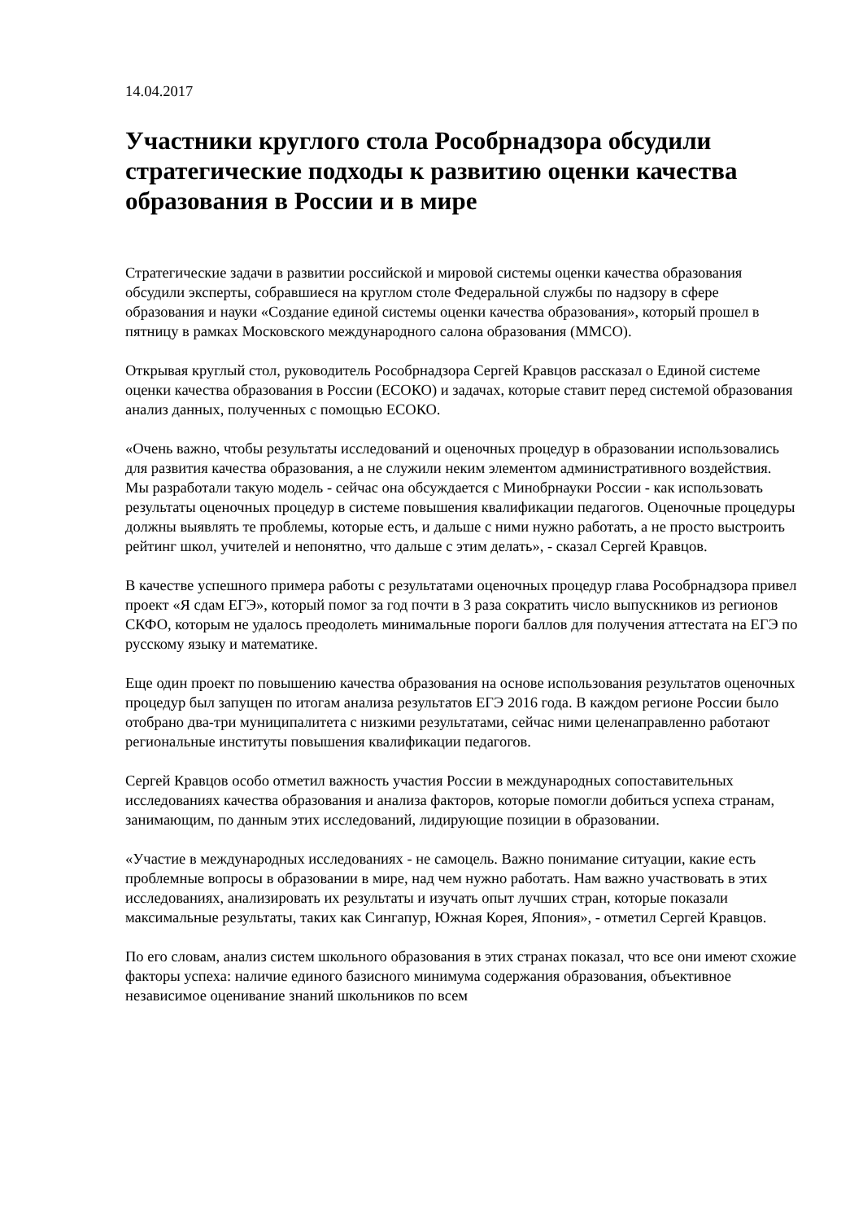14.04.2017
Участники круглого стола Рособрнадзора обсудили стратегические подходы к развитию оценки качества образования в России и в мире
Стратегические задачи в развитии российской и мировой системы оценки качества образования обсудили эксперты, собравшиеся на круглом столе Федеральной службы по надзору в сфере образования и науки «Создание единой системы оценки качества образования», который прошел в пятницу в рамках Московского международного салона образования (ММСО).
Открывая круглый стол, руководитель Рособрнадзора Сергей Кравцов рассказал о Единой системе оценки качества образования в России (ЕСОКО) и задачах, которые ставит перед системой образования анализ данных, полученных с помощью ЕСОКО.
«Очень важно, чтобы результаты исследований и оценочных процедур в образовании использовались для развития качества образования, а не служили неким элементом административного воздействия. Мы разработали такую модель - сейчас она обсуждается с Минобрнауки России - как использовать результаты оценочных процедур в системе повышения квалификации педагогов. Оценочные процедуры должны выявлять те проблемы, которые есть, и дальше с ними нужно работать, а не просто выстроить рейтинг школ, учителей и непонятно, что дальше с этим делать», - сказал Сергей Кравцов.
В качестве успешного примера работы с результатами оценочных процедур глава Рособрнадзора привел проект «Я сдам ЕГЭ», который помог за год почти в 3 раза сократить число выпускников из регионов СКФО, которым не удалось преодолеть минимальные пороги баллов для получения аттестата на ЕГЭ по русскому языку и математике.
Еще один проект по повышению качества образования на основе использования результатов оценочных процедур был запущен по итогам анализа результатов ЕГЭ 2016 года. В каждом регионе России было отобрано два-три муниципалитета с низкими результатами, сейчас ними целенаправленно работают региональные институты повышения квалификации педагогов.
Сергей Кравцов особо отметил важность участия России в международных сопоставительных исследованиях качества образования и анализа факторов, которые помогли добиться успеха странам, занимающим, по данным этих исследований, лидирующие позиции в образовании.
«Участие в международных исследованиях - не самоцель. Важно понимание ситуации, какие есть проблемные вопросы в образовании в мире, над чем нужно работать. Нам важно участвовать в этих исследованиях, анализировать их результаты и изучать опыт лучших стран, которые показали максимальные результаты, таких как Сингапур, Южная Корея, Япония», - отметил Сергей Кравцов.
По его словам, анализ систем школьного образования в этих странах показал, что все они имеют схожие факторы успеха: наличие единого базисного минимума содержания образования, объективное независимое оценивание знаний школьников по всем